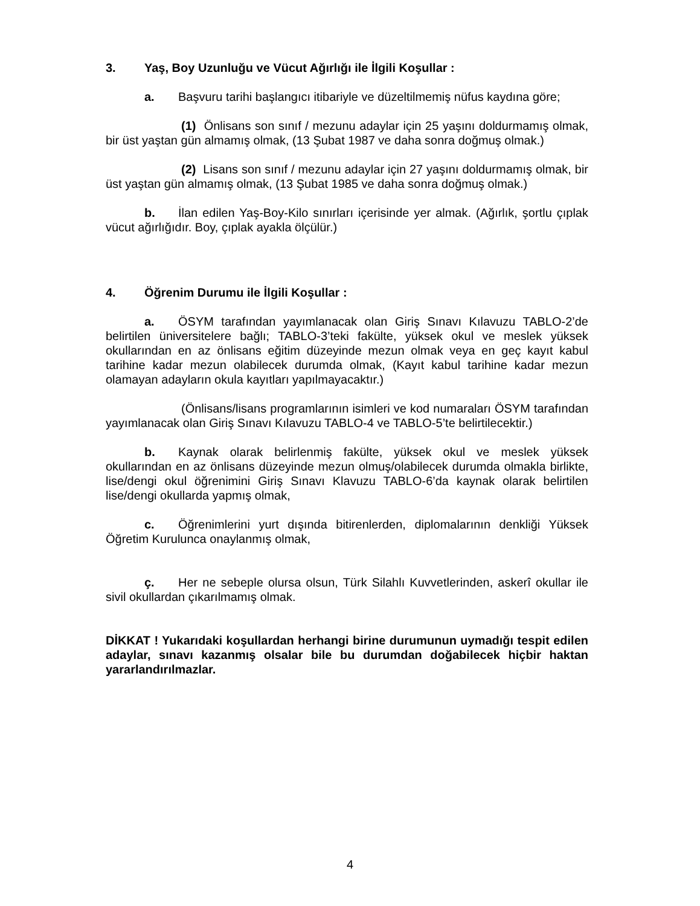3. Yaş, Boy Uzunluğu ve Vücut Ağırlığı ile İlgili Koşullar :
a. Başvuru tarihi başlangıcı itibariyle ve düzeltilmemiş nüfus kaydına göre;
(1) Önlisans son sınıf / mezunu adaylar için 25 yaşını doldurmamış olmak, bir üst yaştan gün almamış olmak, (13 Şubat 1987 ve daha sonra doğmuş olmak.)
(2) Lisans son sınıf / mezunu adaylar için 27 yaşını doldurmamış olmak, bir üst yaştan gün almamış olmak, (13 Şubat 1985 ve daha sonra doğmuş olmak.)
b. İlan edilen Yaş-Boy-Kilo sınırları içerisinde yer almak. (Ağırlık, şortlu çıplak vücut ağırlığıdır. Boy, çıplak ayakla ölçülür.)
4. Öğrenim Durumu ile İlgili Koşullar :
a. ÖSYM tarafından yayımlanacak olan Giriş Sınavı Kılavuzu TABLO-2’de belirtilen üniversitelere bağlı; TABLO-3’teki fakülte, yüksek okul ve meslek yüksek okullarından en az önlisans eğitim düzeyinde mezun olmak veya en geç kayıt kabul tarihine kadar mezun olabilecek durumda olmak, (Kayıt kabul tarihine kadar mezun olamayan adayların okula kayıtları yapılmayacaktır.)
(Önlisans/lisans programlarının isimleri ve kod numaraları ÖSYM tarafından yayımlanacak olan Giriş Sınavı Kılavuzu TABLO-4 ve TABLO-5’te belirtilecektir.)
b. Kaynak olarak belirlenmiş fakülte, yüksek okul ve meslek yüksek okullarından en az önlisans düzeyinde mezun olmuş/olabilecek durumda olmakla birlikte, lise/dengi okul öğrenimini Giriş Sınavı Klavuzu TABLO-6’da kaynak olarak belirtilen lise/dengi okullarda yapmış olmak,
c. Öğrenimlerini yurt dışında bitirenlerden, diplomalarının denkliği Yüksek Öğretim Kurulunca onaylanmış olmak,
ç. Her ne sebeple olursa olsun, Türk Silahlı Kuvvetlerinden, askerî okullar ile sivil okullardan çıkarılmamış olmak.
DİKKAT ! Yukarıdaki koşullardan herhangi birine durumunun uymadığı tespit edilen adaylar, sınavı kazanmış olsalar bile bu durumdan doğabilecek hiçbir haktan yararlandırılmazlar.
4